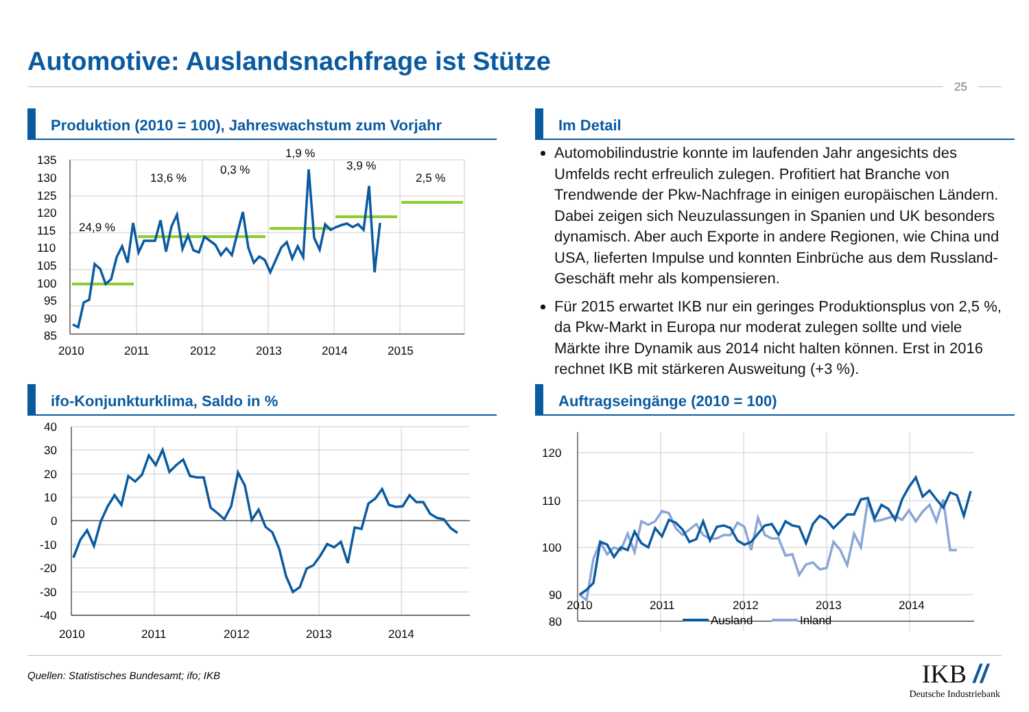Automotive: Auslandsnachfrage ist Stütze
25
Produktion (2010 = 100), Jahreswachstum zum Vorjahr
Im Detail
Automobilindustrie konnte im laufenden Jahr angesichts des Umfelds recht erfreulich zulegen. Profitiert hat Branche von Trendwende der Pkw-Nachfrage in einigen europäischen Ländern. Dabei zeigen sich Neuzulassungen in Spanien und UK besonders dynamisch. Aber auch Exporte in andere Regionen, wie China und USA, lieferten Impulse und konnten Einbrüche aus dem Russland-Geschäft mehr als kompensieren.
Für 2015 erwartet IKB nur ein geringes Produktionsplus von 2,5 %, da Pkw-Markt in Europa nur moderat zulegen sollte und viele Märkte ihre Dynamik aus 2014 nicht halten können. Erst in 2016 rechnet IKB mit stärkeren Ausweitung (+3 %).
135
130
125
120
115
110
105
100
95
90
85
2010
2011
2012
2013
2014
2015
24,9 %
13,6 %
0,3 %
1,9 %
3,9 %
2,5 %
ifo-Konjunkturklima, Saldo in %
40
30
20
10
0
-10
-20
-30
-40
2010
2011
2012
2013
2014
Auftragseingänge (2010 = 100)
120
110
100
90
80
2010
2011
2012
2013
2014
Ausland
Inland
Quellen: Statistisches Bundesamt; ifo; IKB
IKB //
Deutsche Industriebank